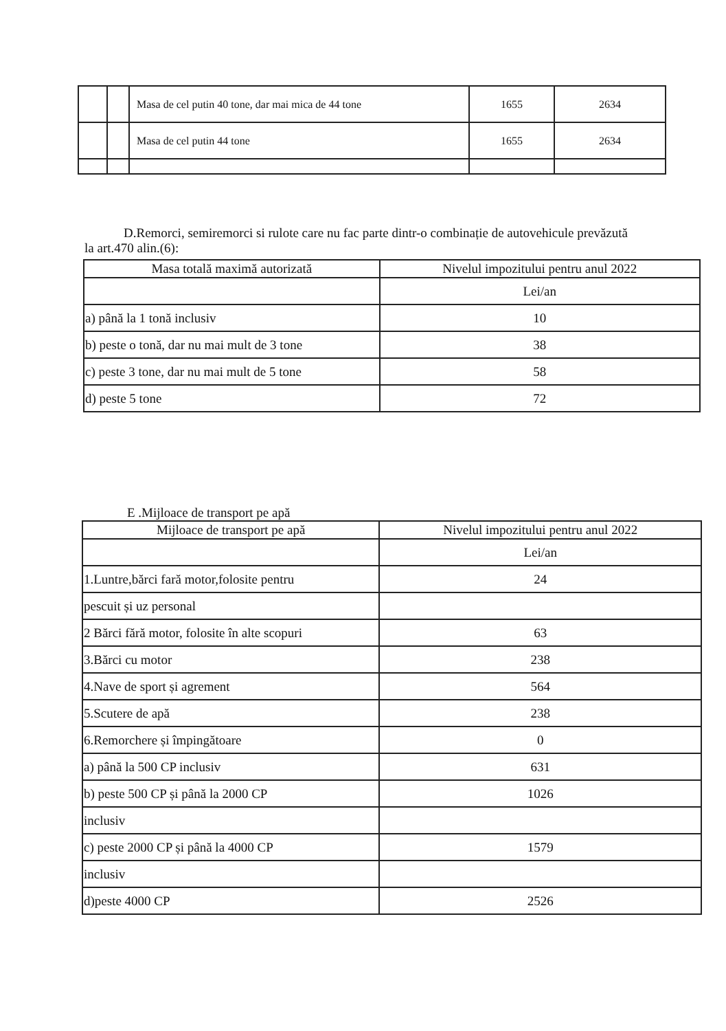| | | Masa de cel putin 40 tone, dar mai mica de 44 tone | 1655 | 2634 |
| | | Masa de cel putin 44 tone | 1655 | 2634 |
D.Remorci, semiremorci si rulote care nu fac parte dintr-o combinație de autovehicule prevăzută la art.470 alin.(6):
| Masa totală maximă autorizată | Nivelul impozitului pentru anul 2022 |
| --- | --- |
| | Lei/an |
| a) până la 1 tonă inclusiv | 10 |
| b) peste o tonă, dar nu mai mult de 3 tone | 38 |
| c) peste 3 tone, dar nu mai mult de 5 tone | 58 |
| d) peste 5 tone | 72 |
E .Mijloace de transport pe apă
| Mijloace de transport pe apă | Nivelul impozitului pentru anul 2022 |
| --- | --- |
| | Lei/an |
| 1.Luntre,bărci fară motor,folosite pentru | 24 |
| pescuit și uz personal | |
| 2 Bărci fără motor, folosite în alte scopuri | 63 |
| 3.Bărci cu motor | 238 |
| 4.Nave de sport și agrement | 564 |
| 5.Scutere de apă | 238 |
| 6.Remorchere și împingătoare | 0 |
| a) până la 500 CP inclusiv | 631 |
| b) peste 500 CP și până la 2000 CP | 1026 |
| inclusiv | |
| c) peste 2000 CP și până la 4000 CP | 1579 |
| inclusiv | |
| d)peste 4000 CP | 2526 |